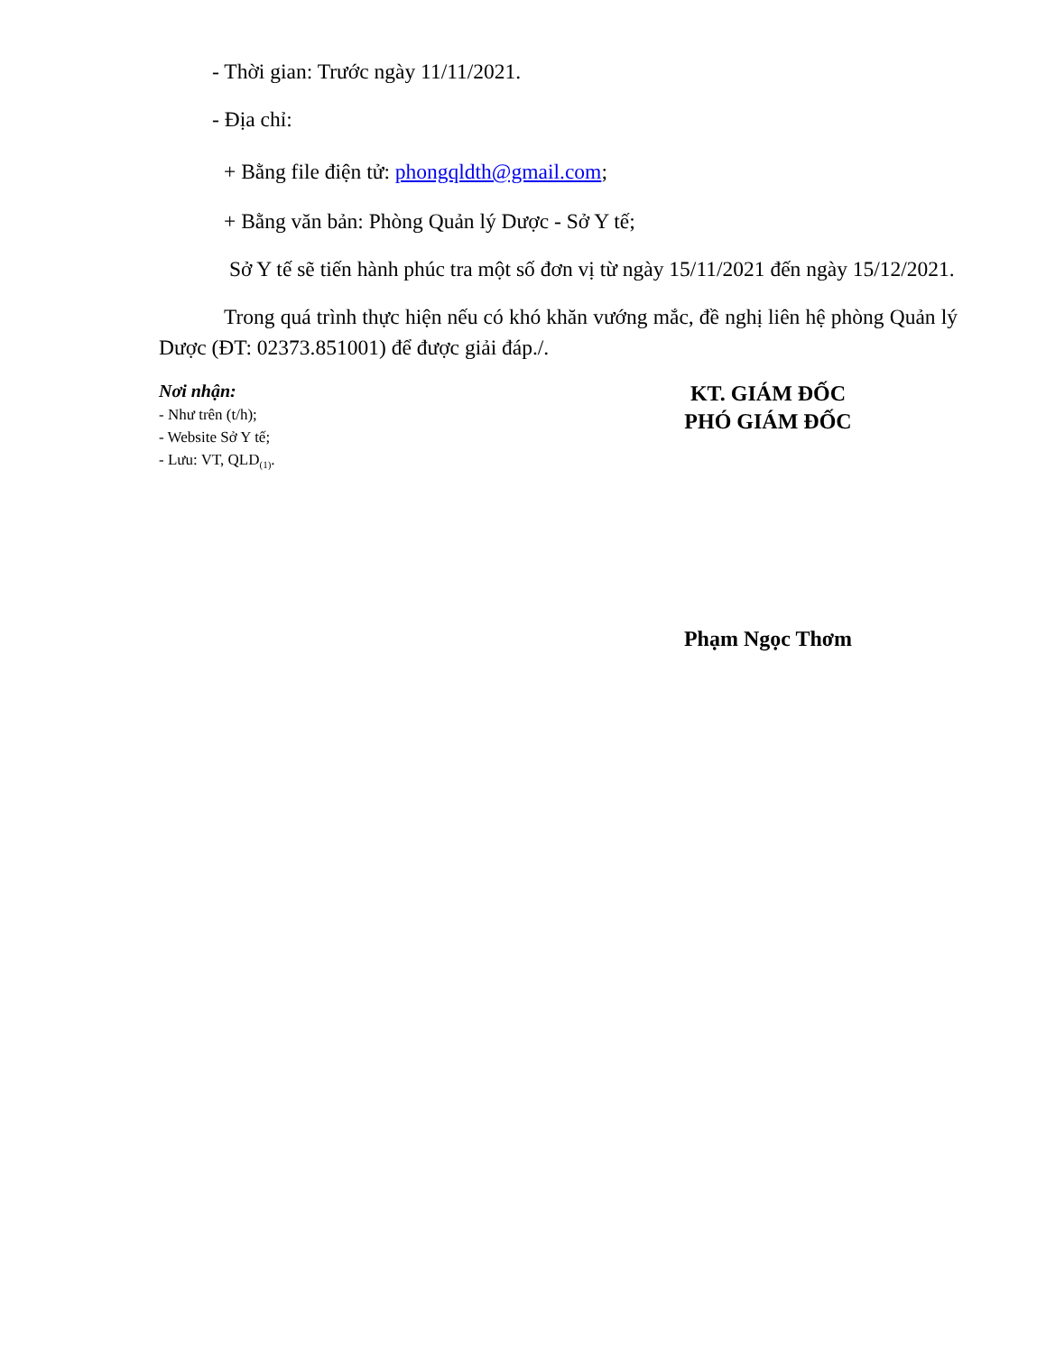- Thời gian: Trước ngày 11/11/2021.
- Địa chỉ:
+ Bằng file điện tử: phongqldth@gmail.com;
+ Bằng văn bản: Phòng Quản lý Dược - Sở Y tế;
Sở Y tế sẽ tiến hành phúc tra một số đơn vị từ ngày 15/11/2021 đến ngày 15/12/2021.
Trong quá trình thực hiện nếu có khó khăn vướng mắc, đề nghị liên hệ phòng Quản lý Dược (ĐT: 02373.851001) để được giải đáp./.
Nơi nhận:
- Như trên (t/h);
- Website Sở Y tế;
- Lưu: VT, QLD<sub>(1)</sub>.
KT. GIÁM ĐỐC
PHÓ GIÁM ĐỐC
Phạm Ngọc Thơm